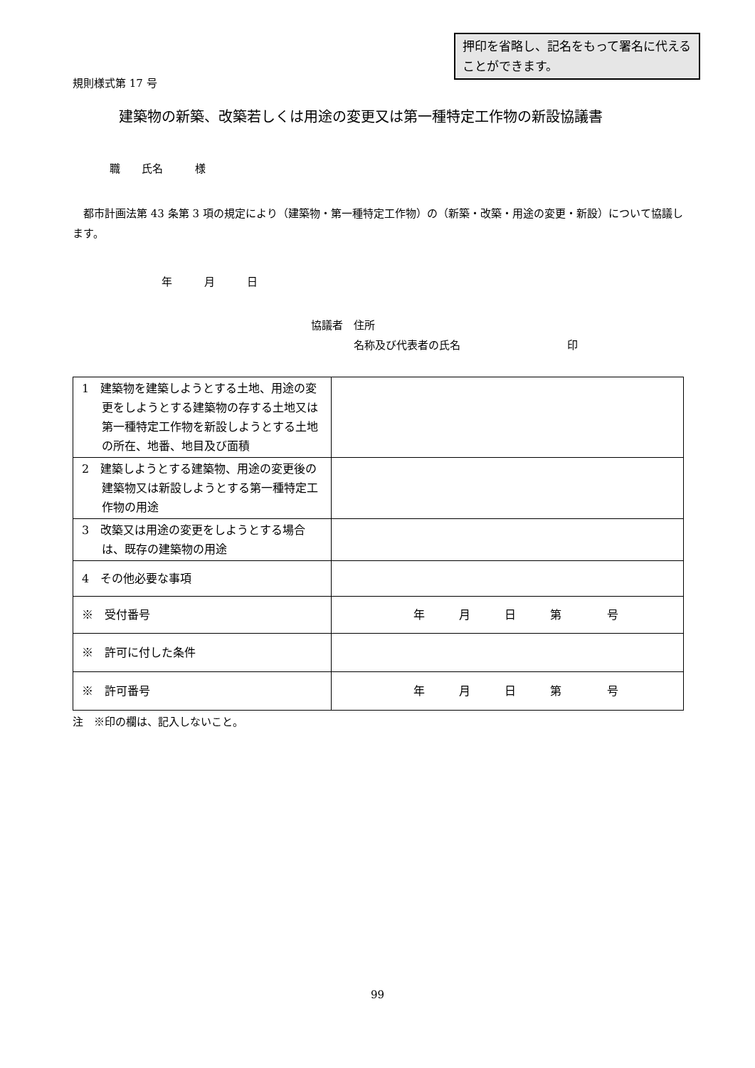押印を省略し、記名をもって署名に代えることができます。
規則様式第 17 号
建築物の新築、改築若しくは用途の変更又は第一種特定工作物の新設協議書
職　　氏名　　　様
　都市計画法第 43 条第 3 項の規定により（建築物・第一種特定工作物）の（新築・改築・用途の変更・新設）について協議します。
年　　　月　　　日
協議者　住所
　　　　名称及び代表者の氏名　　　　　　　　　　印
| 1 建築物を建築しようとする土地、用途の変更をしようとする建築物の存する土地又は第一種特定工作物を新設しようとする土地の所在、地番、地目及び面積 | |
| 2 建築しようとする建築物、用途の変更後の建築物又は新設しようとする第一種特定工作物の用途 | |
| 3 改築又は用途の変更をしようとする場合は、既存の建築物の用途 | |
| 4 その他必要な事項 | |
| ※ 受付番号 | 年 月 日 第 号 |
| ※ 許可に付した条件 | |
| ※ 許可番号 | 年 月 日 第 号 |
注　※印の欄は、記入しないこと。
99